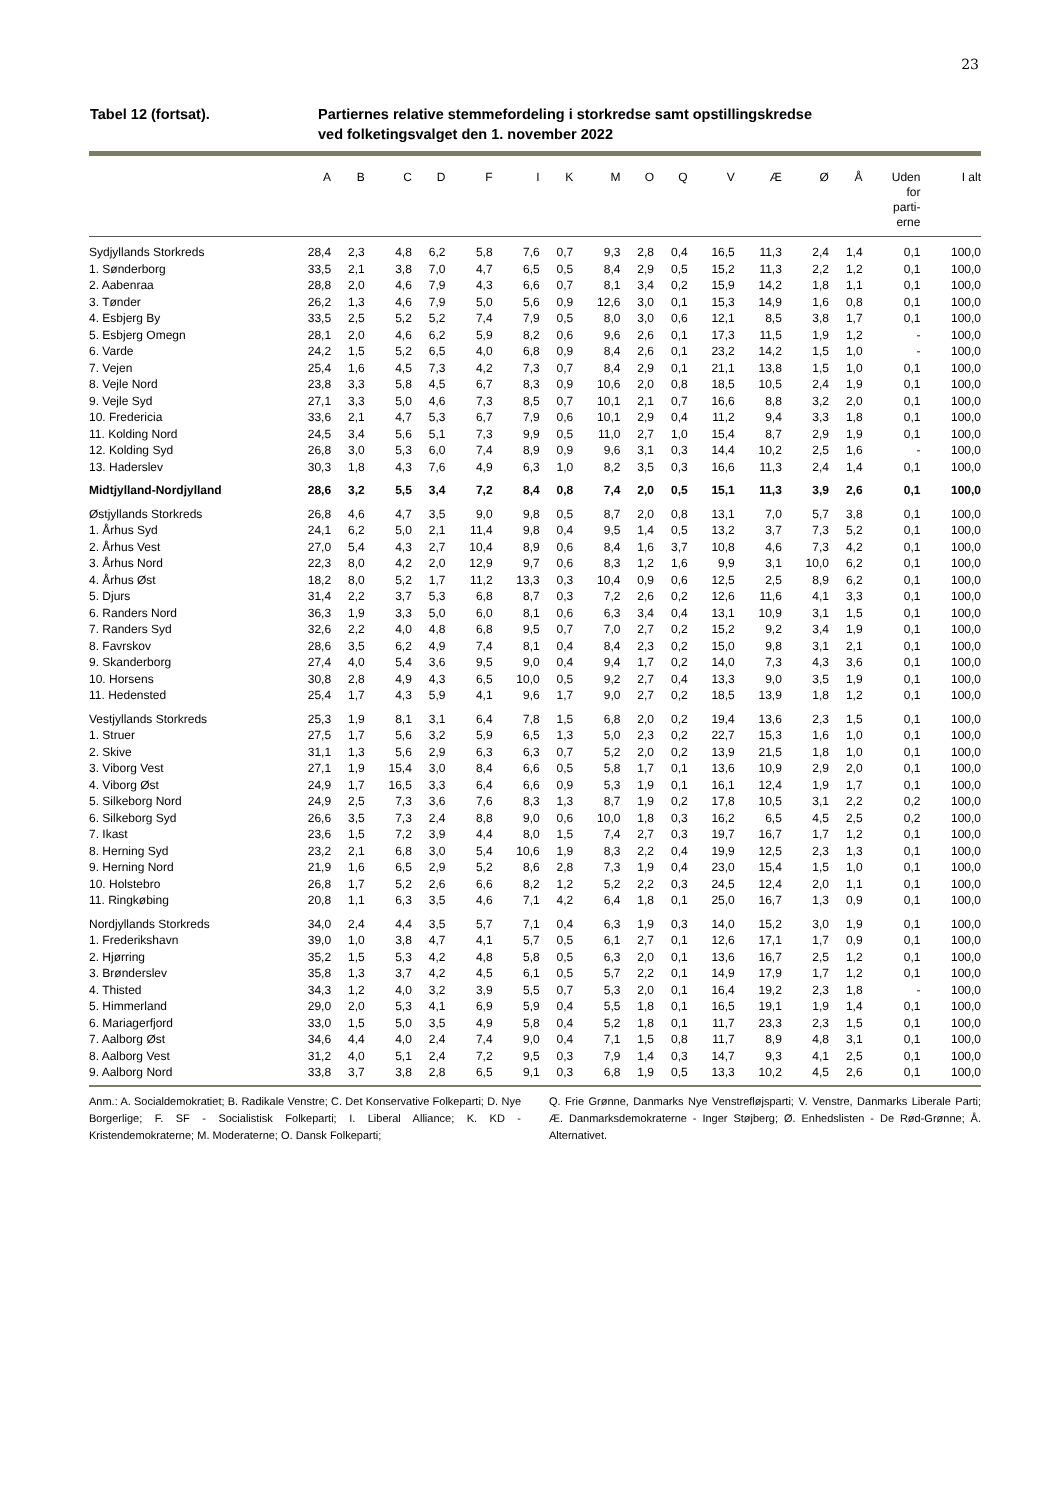23
Tabel 12 (fortsat). Partiernes relative stemmefordeling i storkredse samt opstillingskredse
ved folketingsvalget den 1. november 2022
| | A | B | C | D | F | I | K | M | O | Q | V | Æ | Ø | Å | Uden for parti- erne | I alt |
| --- | --- | --- | --- | --- | --- | --- | --- | --- | --- | --- | --- | --- | --- | --- | --- | --- |
| Sydjyllands Storkreds | 28,4 | 2,3 | 4,8 | 6,2 | 5,8 | 7,6 | 0,7 | 9,3 | 2,8 | 0,4 | 16,5 | 11,3 | 2,4 | 1,4 | 0,1 | 100,0 |
| 1. Sønderborg | 33,5 | 2,1 | 3,8 | 7,0 | 4,7 | 6,5 | 0,5 | 8,4 | 2,9 | 0,5 | 15,2 | 11,3 | 2,2 | 1,2 | 0,1 | 100,0 |
| 2. Aabenraa | 28,8 | 2,0 | 4,6 | 7,9 | 4,3 | 6,6 | 0,7 | 8,1 | 3,4 | 0,2 | 15,9 | 14,2 | 1,8 | 1,1 | 0,1 | 100,0 |
| 3. Tønder | 26,2 | 1,3 | 4,6 | 7,9 | 5,0 | 5,6 | 0,9 | 12,6 | 3,0 | 0,1 | 15,3 | 14,9 | 1,6 | 0,8 | 0,1 | 100,0 |
| 4. Esbjerg By | 33,5 | 2,5 | 5,2 | 5,2 | 7,4 | 7,9 | 0,5 | 8,0 | 3,0 | 0,6 | 12,1 | 8,5 | 3,8 | 1,7 | 0,1 | 100,0 |
| 5. Esbjerg Omegn | 28,1 | 2,0 | 4,6 | 6,2 | 5,9 | 8,2 | 0,6 | 9,6 | 2,6 | 0,1 | 17,3 | 11,5 | 1,9 | 1,2 | - | 100,0 |
| 6. Varde | 24,2 | 1,5 | 5,2 | 6,5 | 4,0 | 6,8 | 0,9 | 8,4 | 2,6 | 0,1 | 23,2 | 14,2 | 1,5 | 1,0 | - | 100,0 |
| 7. Vejen | 25,4 | 1,6 | 4,5 | 7,3 | 4,2 | 7,3 | 0,7 | 8,4 | 2,9 | 0,1 | 21,1 | 13,8 | 1,5 | 1,0 | 0,1 | 100,0 |
| 8. Vejle Nord | 23,8 | 3,3 | 5,8 | 4,5 | 6,7 | 8,3 | 0,9 | 10,6 | 2,0 | 0,8 | 18,5 | 10,5 | 2,4 | 1,9 | 0,1 | 100,0 |
| 9. Vejle Syd | 27,1 | 3,3 | 5,0 | 4,6 | 7,3 | 8,5 | 0,7 | 10,1 | 2,1 | 0,7 | 16,6 | 8,8 | 3,2 | 2,0 | 0,1 | 100,0 |
| 10. Fredericia | 33,6 | 2,1 | 4,7 | 5,3 | 6,7 | 7,9 | 0,6 | 10,1 | 2,9 | 0,4 | 11,2 | 9,4 | 3,3 | 1,8 | 0,1 | 100,0 |
| 11. Kolding Nord | 24,5 | 3,4 | 5,6 | 5,1 | 7,3 | 9,9 | 0,5 | 11,0 | 2,7 | 1,0 | 15,4 | 8,7 | 2,9 | 1,9 | 0,1 | 100,0 |
| 12. Kolding Syd | 26,8 | 3,0 | 5,3 | 6,0 | 7,4 | 8,9 | 0,9 | 9,6 | 3,1 | 0,3 | 14,4 | 10,2 | 2,5 | 1,6 | - | 100,0 |
| 13. Haderslev | 30,3 | 1,8 | 4,3 | 7,6 | 4,9 | 6,3 | 1,0 | 8,2 | 3,5 | 0,3 | 16,6 | 11,3 | 2,4 | 1,4 | 0,1 | 100,0 |
| Midtjylland-Nordjylland | 28,6 | 3,2 | 5,5 | 3,4 | 7,2 | 8,4 | 0,8 | 7,4 | 2,0 | 0,5 | 15,1 | 11,3 | 3,9 | 2,6 | 0,1 | 100,0 |
| Østjyllands Storkreds | 26,8 | 4,6 | 4,7 | 3,5 | 9,0 | 9,8 | 0,5 | 8,7 | 2,0 | 0,8 | 13,1 | 7,0 | 5,7 | 3,8 | 0,1 | 100,0 |
| 1. Århus Syd | 24,1 | 6,2 | 5,0 | 2,1 | 11,4 | 9,8 | 0,4 | 9,5 | 1,4 | 0,5 | 13,2 | 3,7 | 7,3 | 5,2 | 0,1 | 100,0 |
| 2. Århus Vest | 27,0 | 5,4 | 4,3 | 2,7 | 10,4 | 8,9 | 0,6 | 8,4 | 1,6 | 3,7 | 10,8 | 4,6 | 7,3 | 4,2 | 0,1 | 100,0 |
| 3. Århus Nord | 22,3 | 8,0 | 4,2 | 2,0 | 12,9 | 9,7 | 0,6 | 8,3 | 1,2 | 1,6 | 9,9 | 3,1 | 10,0 | 6,2 | 0,1 | 100,0 |
| 4. Århus Øst | 18,2 | 8,0 | 5,2 | 1,7 | 11,2 | 13,3 | 0,3 | 10,4 | 0,9 | 0,6 | 12,5 | 2,5 | 8,9 | 6,2 | 0,1 | 100,0 |
| 5. Djurs | 31,4 | 2,2 | 3,7 | 5,3 | 6,8 | 8,7 | 0,3 | 7,2 | 2,6 | 0,2 | 12,6 | 11,6 | 4,1 | 3,3 | 0,1 | 100,0 |
| 6. Randers Nord | 36,3 | 1,9 | 3,3 | 5,0 | 6,0 | 8,1 | 0,6 | 6,3 | 3,4 | 0,4 | 13,1 | 10,9 | 3,1 | 1,5 | 0,1 | 100,0 |
| 7. Randers Syd | 32,6 | 2,2 | 4,0 | 4,8 | 6,8 | 9,5 | 0,7 | 7,0 | 2,7 | 0,2 | 15,2 | 9,2 | 3,4 | 1,9 | 0,1 | 100,0 |
| 8. Favrskov | 28,6 | 3,5 | 6,2 | 4,9 | 7,4 | 8,1 | 0,4 | 8,4 | 2,3 | 0,2 | 15,0 | 9,8 | 3,1 | 2,1 | 0,1 | 100,0 |
| 9. Skanderborg | 27,4 | 4,0 | 5,4 | 3,6 | 9,5 | 9,0 | 0,4 | 9,4 | 1,7 | 0,2 | 14,0 | 7,3 | 4,3 | 3,6 | 0,1 | 100,0 |
| 10. Horsens | 30,8 | 2,8 | 4,9 | 4,3 | 6,5 | 10,0 | 0,5 | 9,2 | 2,7 | 0,4 | 13,3 | 9,0 | 3,5 | 1,9 | 0,1 | 100,0 |
| 11. Hedensted | 25,4 | 1,7 | 4,3 | 5,9 | 4,1 | 9,6 | 1,7 | 9,0 | 2,7 | 0,2 | 18,5 | 13,9 | 1,8 | 1,2 | 0,1 | 100,0 |
| Vestjyllands Storkreds | 25,3 | 1,9 | 8,1 | 3,1 | 6,4 | 7,8 | 1,5 | 6,8 | 2,0 | 0,2 | 19,4 | 13,6 | 2,3 | 1,5 | 0,1 | 100,0 |
| 1. Struer | 27,5 | 1,7 | 5,6 | 3,2 | 5,9 | 6,5 | 1,3 | 5,0 | 2,3 | 0,2 | 22,7 | 15,3 | 1,6 | 1,0 | 0,1 | 100,0 |
| 2. Skive | 31,1 | 1,3 | 5,6 | 2,9 | 6,3 | 6,3 | 0,7 | 5,2 | 2,0 | 0,2 | 13,9 | 21,5 | 1,8 | 1,0 | 0,1 | 100,0 |
| 3. Viborg Vest | 27,1 | 1,9 | 15,4 | 3,0 | 8,4 | 6,6 | 0,5 | 5,8 | 1,7 | 0,1 | 13,6 | 10,9 | 2,9 | 2,0 | 0,1 | 100,0 |
| 4. Viborg Øst | 24,9 | 1,7 | 16,5 | 3,3 | 6,4 | 6,6 | 0,9 | 5,3 | 1,9 | 0,1 | 16,1 | 12,4 | 1,9 | 1,7 | 0,1 | 100,0 |
| 5. Silkeborg Nord | 24,9 | 2,5 | 7,3 | 3,6 | 7,6 | 8,3 | 1,3 | 8,7 | 1,9 | 0,2 | 17,8 | 10,5 | 3,1 | 2,2 | 0,2 | 100,0 |
| 6. Silkeborg Syd | 26,6 | 3,5 | 7,3 | 2,4 | 8,8 | 9,0 | 0,6 | 10,0 | 1,8 | 0,3 | 16,2 | 6,5 | 4,5 | 2,5 | 0,2 | 100,0 |
| 7. Ikast | 23,6 | 1,5 | 7,2 | 3,9 | 4,4 | 8,0 | 1,5 | 7,4 | 2,7 | 0,3 | 19,7 | 16,7 | 1,7 | 1,2 | 0,1 | 100,0 |
| 8. Herning Syd | 23,2 | 2,1 | 6,8 | 3,0 | 5,4 | 10,6 | 1,9 | 8,3 | 2,2 | 0,4 | 19,9 | 12,5 | 2,3 | 1,3 | 0,1 | 100,0 |
| 9. Herning Nord | 21,9 | 1,6 | 6,5 | 2,9 | 5,2 | 8,6 | 2,8 | 7,3 | 1,9 | 0,4 | 23,0 | 15,4 | 1,5 | 1,0 | 0,1 | 100,0 |
| 10. Holstebro | 26,8 | 1,7 | 5,2 | 2,6 | 6,6 | 8,2 | 1,2 | 5,2 | 2,2 | 0,3 | 24,5 | 12,4 | 2,0 | 1,1 | 0,1 | 100,0 |
| 11. Ringkøbing | 20,8 | 1,1 | 6,3 | 3,5 | 4,6 | 7,1 | 4,2 | 6,4 | 1,8 | 0,1 | 25,0 | 16,7 | 1,3 | 0,9 | 0,1 | 100,0 |
| Nordjyllands Storkreds | 34,0 | 2,4 | 4,4 | 3,5 | 5,7 | 7,1 | 0,4 | 6,3 | 1,9 | 0,3 | 14,0 | 15,2 | 3,0 | 1,9 | 0,1 | 100,0 |
| 1. Frederikshavn | 39,0 | 1,0 | 3,8 | 4,7 | 4,1 | 5,7 | 0,5 | 6,1 | 2,7 | 0,1 | 12,6 | 17,1 | 1,7 | 0,9 | 0,1 | 100,0 |
| 2. Hjørring | 35,2 | 1,5 | 5,3 | 4,2 | 4,8 | 5,8 | 0,5 | 6,3 | 2,0 | 0,1 | 13,6 | 16,7 | 2,5 | 1,2 | 0,1 | 100,0 |
| 3. Brønderslev | 35,8 | 1,3 | 3,7 | 4,2 | 4,5 | 6,1 | 0,5 | 5,7 | 2,2 | 0,1 | 14,9 | 17,9 | 1,7 | 1,2 | 0,1 | 100,0 |
| 4. Thisted | 34,3 | 1,2 | 4,0 | 3,2 | 3,9 | 5,5 | 0,7 | 5,3 | 2,0 | 0,1 | 16,4 | 19,2 | 2,3 | 1,8 | - | 100,0 |
| 5. Himmerland | 29,0 | 2,0 | 5,3 | 4,1 | 6,9 | 5,9 | 0,4 | 5,5 | 1,8 | 0,1 | 16,5 | 19,1 | 1,9 | 1,4 | 0,1 | 100,0 |
| 6. Mariagerfjord | 33,0 | 1,5 | 5,0 | 3,5 | 4,9 | 5,8 | 0,4 | 5,2 | 1,8 | 0,1 | 11,7 | 23,3 | 2,3 | 1,5 | 0,1 | 100,0 |
| 7. Aalborg Øst | 34,6 | 4,4 | 4,0 | 2,4 | 7,4 | 9,0 | 0,4 | 7,1 | 1,5 | 0,8 | 11,7 | 8,9 | 4,8 | 3,1 | 0,1 | 100,0 |
| 8. Aalborg Vest | 31,2 | 4,0 | 5,1 | 2,4 | 7,2 | 9,5 | 0,3 | 7,9 | 1,4 | 0,3 | 14,7 | 9,3 | 4,1 | 2,5 | 0,1 | 100,0 |
| 9. Aalborg Nord | 33,8 | 3,7 | 3,8 | 2,8 | 6,5 | 9,1 | 0,3 | 6,8 | 1,9 | 0,5 | 13,3 | 10,2 | 4,5 | 2,6 | 0,1 | 100,0 |
Anm.: A. Socialdemokratiet; B. Radikale Venstre; C. Det Konservative Folkeparti; D. Nye Borgerlige; F. SF - Socialistisk Folkeparti; I. Liberal Alliance; K. KD - Kristendemokraterne; M. Moderaterne; O. Dansk Folkeparti;
Q. Frie Grønne, Danmarks Nye Venstrefløjsparti; V. Venstre, Danmarks Liberale Parti; Æ. Danmarksdemokraterne - Inger Støjberg; Ø. Enhedslisten - De Rød-Grønne; Å. Alternativet.